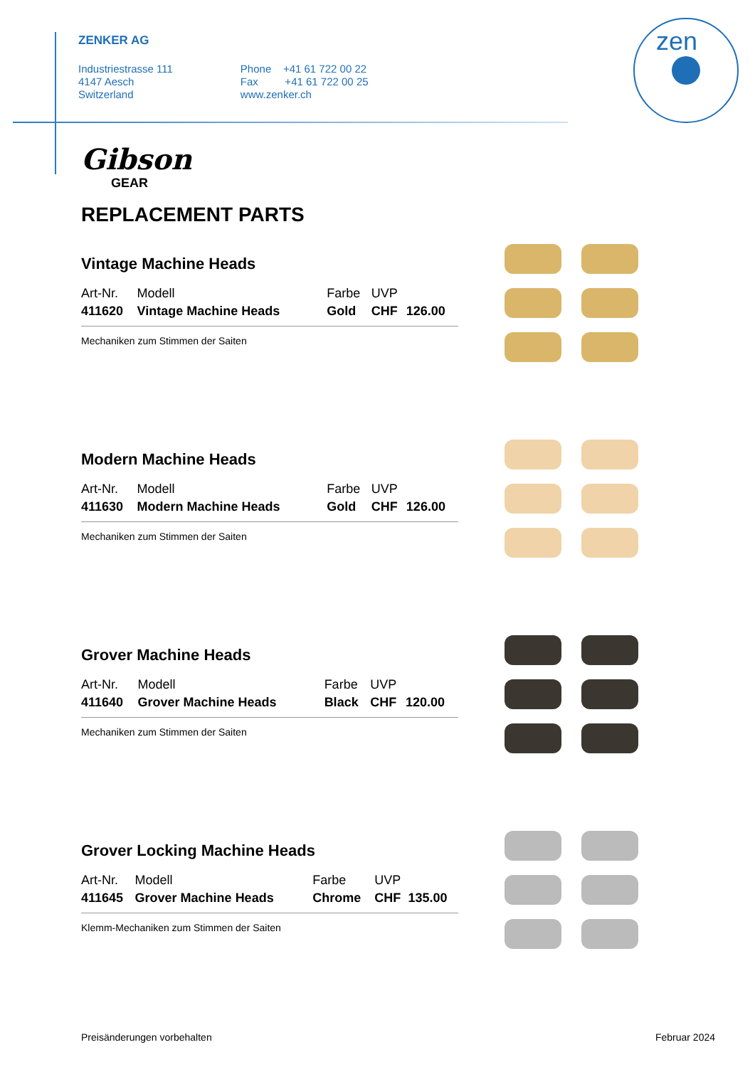ZENKER AG
Industriestrasse 111
4147 Aesch
Switzerland
Phone +41 61 722 00 22
Fax +41 61 722 00 25
www.zenker.ch
zen
Gibson
GEAR
REPLACEMENT PARTS
Vintage Machine Heads
| Art-Nr. | Modell | Farbe | UVP | |
| 411620 | Vintage Machine Heads | Gold | CHF | 126.00 |
Mechaniken zum Stimmen der Saiten
Modern Machine Heads
| Art-Nr. | Modell | Farbe | UVP | |
| 411630 | Modern Machine Heads | Gold | CHF | 126.00 |
Mechaniken zum Stimmen der Saiten
Grover Machine Heads
| Art-Nr. | Modell | Farbe | UVP | |
| 411640 | Grover Machine Heads | Black | CHF | 120.00 |
Mechaniken zum Stimmen der Saiten
Grover Locking Machine Heads
| Art-Nr. | Modell | Farbe | UVP | |
| 411645 | Grover Machine Heads | Chrome | CHF | 135.00 |
Klemm-Mechaniken zum Stimmen der Saiten
Preisänderungen vorbehalten Februar 2024